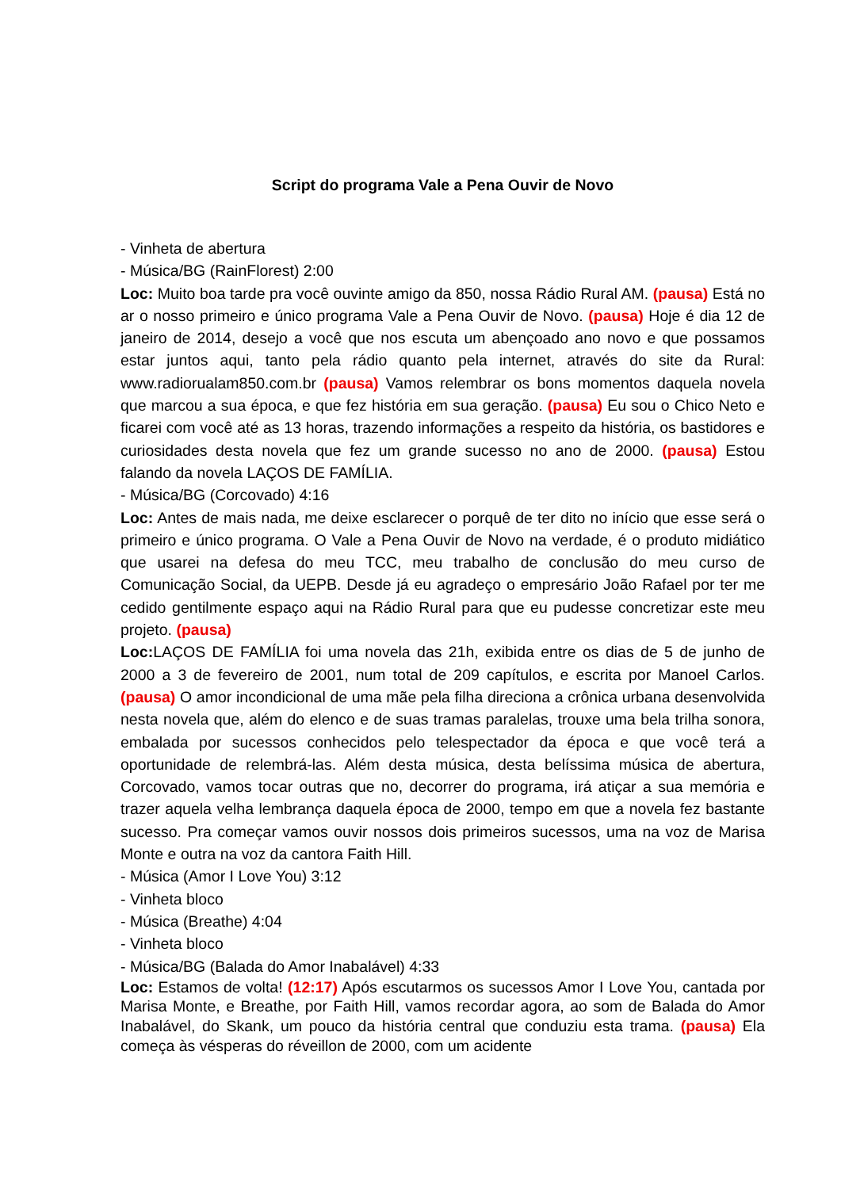Script do programa Vale a Pena Ouvir de Novo
- Vinheta de abertura
- Música/BG (RainFlorest) 2:00
Loc: Muito boa tarde pra você ouvinte amigo da 850, nossa Rádio Rural AM. (pausa) Está no ar o nosso primeiro e único programa Vale a Pena Ouvir de Novo. (pausa) Hoje é dia 12 de janeiro de 2014, desejo a você que nos escuta um abençoado ano novo e que possamos estar juntos aqui, tanto pela rádio quanto pela internet, através do site da Rural: www.radiorualam850.com.br (pausa) Vamos relembrar os bons momentos daquela novela que marcou a sua época, e que fez história em sua geração. (pausa) Eu sou o Chico Neto e ficarei com você até as 13 horas, trazendo informações a respeito da história, os bastidores e curiosidades desta novela que fez um grande sucesso no ano de 2000. (pausa) Estou falando da novela LAÇOS DE FAMÍLIA.
- Música/BG (Corcovado) 4:16
Loc: Antes de mais nada, me deixe esclarecer o porquê de ter dito no início que esse será o primeiro e único programa. O Vale a Pena Ouvir de Novo na verdade, é o produto midiático que usarei na defesa do meu TCC, meu trabalho de conclusão do meu curso de Comunicação Social, da UEPB. Desde já eu agradeço o empresário João Rafael por ter me cedido gentilmente espaço aqui na Rádio Rural para que eu pudesse concretizar este meu projeto. (pausa)
Loc: LAÇOS DE FAMÍLIA foi uma novela das 21h, exibida entre os dias de 5 de junho de 2000 a 3 de fevereiro de 2001, num total de 209 capítulos, e escrita por Manoel Carlos. (pausa) O amor incondicional de uma mãe pela filha direciona a crônica urbana desenvolvida nesta novela que, além do elenco e de suas tramas paralelas, trouxe uma bela trilha sonora, embalada por sucessos conhecidos pelo telespectador da época e que você terá a oportunidade de relembrá-las. Além desta música, desta belíssima música de abertura, Corcovado, vamos tocar outras que no, decorrer do programa, irá atiçar a sua memória e trazer aquela velha lembrança daquela época de 2000, tempo em que a novela fez bastante sucesso. Pra começar vamos ouvir nossos dois primeiros sucessos, uma na voz de Marisa Monte e outra na voz da cantora Faith Hill.
- Música (Amor I Love You) 3:12
- Vinheta bloco
- Música (Breathe) 4:04
- Vinheta bloco
- Música/BG (Balada do Amor Inabalável) 4:33
Loc: Estamos de volta! (12:17) Após escutarmos os sucessos Amor I Love You, cantada por Marisa Monte, e Breathe, por Faith Hill, vamos recordar agora, ao som de Balada do Amor Inabalável, do Skank, um pouco da história central que conduziu esta trama. (pausa) Ela começa às vésperas do réveillon de 2000, com um acidente